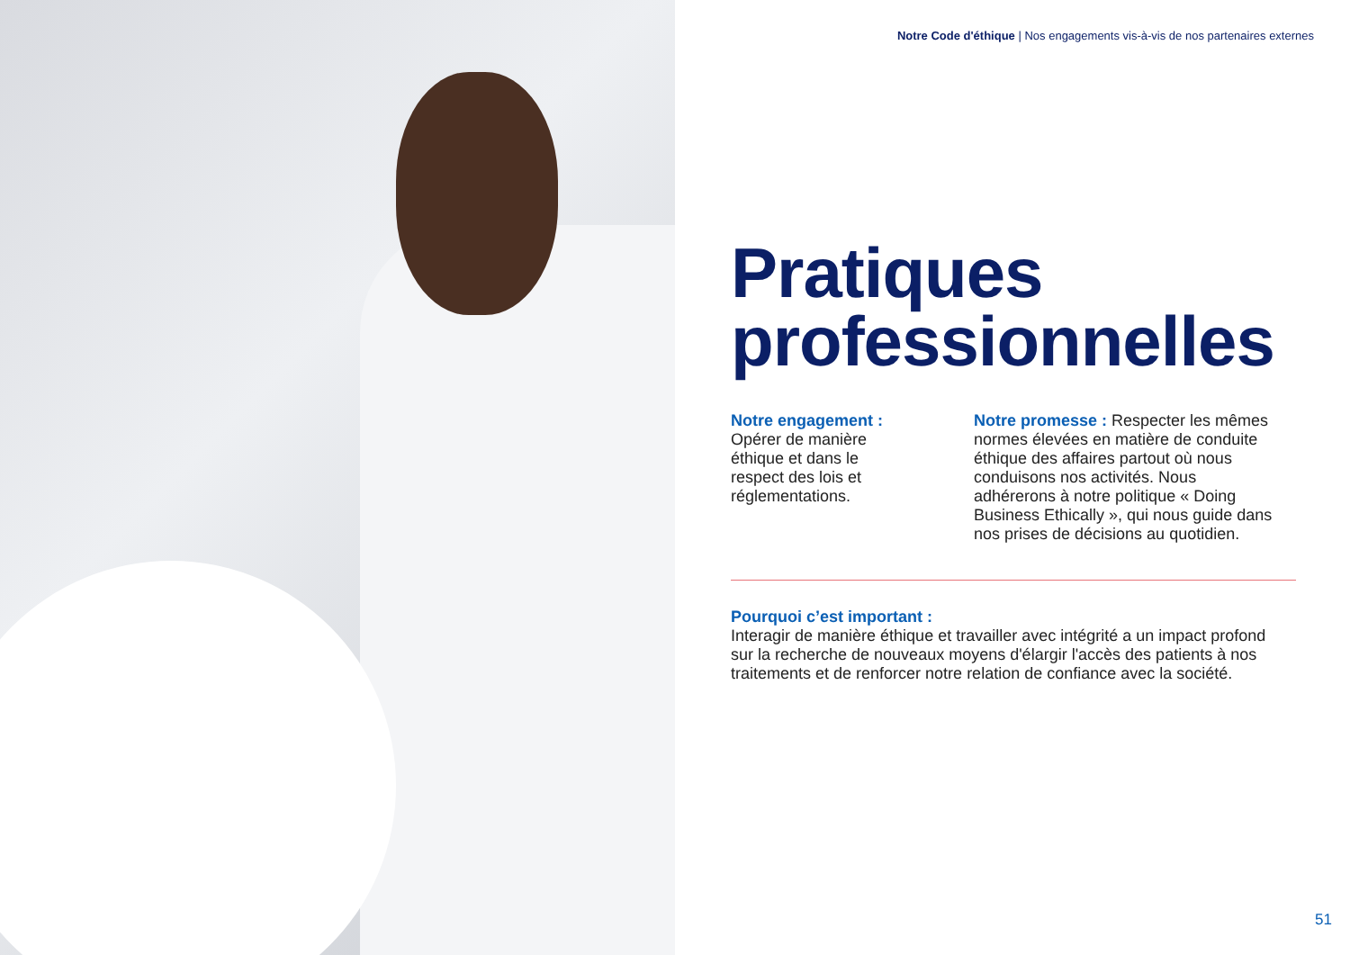Notre Code d'éthique | Nos engagements vis-à-vis de nos partenaires externes
Pratiques professionnelles
Notre engagement :
Opérer de manière éthique et dans le respect des lois et réglementations.
Notre promesse : Respecter les mêmes normes élevées en matière de conduite éthique des affaires partout où nous conduisons nos activités. Nous adhérerons à notre politique « Doing Business Ethically », qui nous guide dans nos prises de décisions au quotidien.
Pourquoi c’est important :
Interagir de manière éthique et travailler avec intégrité a un impact profond sur la recherche de nouveaux moyens d'élargir l'accès des patients à nos traitements et de renforcer notre relation de confiance avec la société.
51